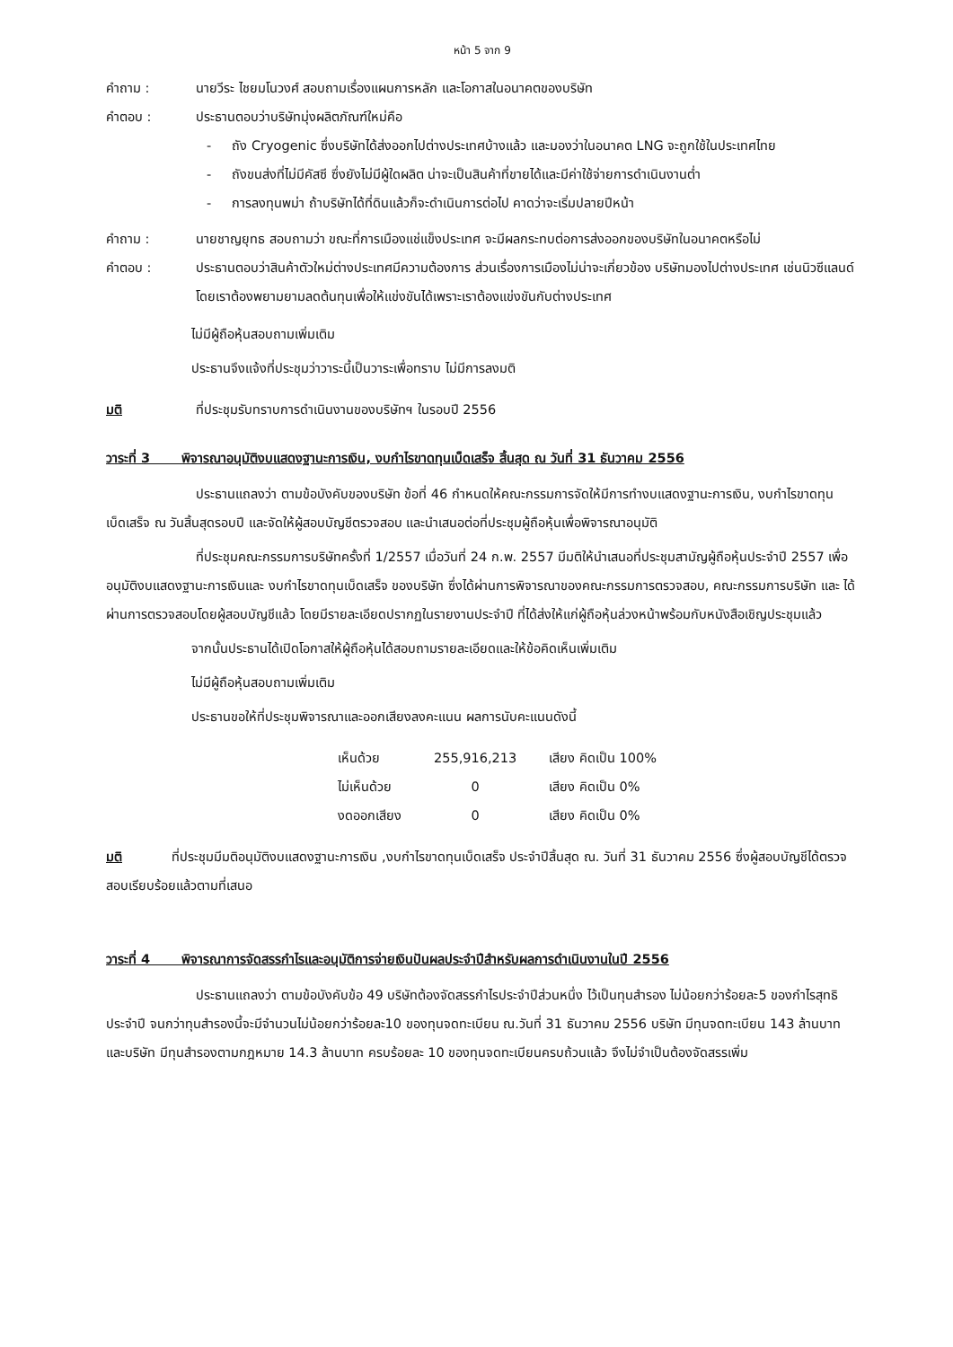หน้า 5 จาก 9
คำถาม : นายวีระ ไชยมโนวงศ์ สอบถามเรื่องแผนการหลัก และโอกาสในอนาคตของบริษัท
คำตอบ : ประธานตอบว่าบริษัทมุ่งผลิตภัณฑ์ใหม่คือ
- ถัง Cryogenic ซึ่งบริษัทได้ส่งออกไปต่างประเทศบ้างแล้ว และมองว่าในอนาคต LNG จะถูกใช้ในประเทศไทย
- ถังขนส่งที่ไม่มีคัสซี ซึ่งยังไม่มีผู้ใดผลิต น่าจะเป็นสินค้าที่ขายได้และมีค่าใช้จ่ายการดำเนินงานต่ำ
- การลงทุนพม่า ถ้าบริษัทได้ที่ดินแล้วก็จะดำเนินการต่อไป คาดว่าจะเริ่มปลายปีหน้า
คำถาม : นายชาญยุทธ สอบถามว่า ขณะที่การเมืองแช่แข็งประเทศ จะมีผลกระทบต่อการส่งออกของบริษัทในอนาคตหรือไม่
คำตอบ : ประธานตอบว่าสินค้าตัวใหม่ต่างประเทศมีความต้องการ ส่วนเรื่องการเมืองไม่น่าจะเกี่ยวข้อง บริษัทมองไปต่างประเทศ เช่นนิวซีแลนด์ โดยเราต้องพยามยามลดต้นทุนเพื่อให้แข่งขันได้เพราะเราต้องแข่งขันกับต่างประเทศ
ไม่มีผู้ถือหุ้นสอบถามเพิ่มเติม
ประธานจึงแจ้งที่ประชุมว่าวาระนี้เป็นวาระเพื่อทราบ ไม่มีการลงมติ
มติ ที่ประชุมรับทราบการดำเนินงานของบริษัทฯ ในรอบปี 2556
วาระที่ 3 พิจารณาอนุมัติงบแสดงฐานะการเงิน, งบกำไรขาดทุนเบ็ดเสร็จ สิ้นสุด ณ วันที่ 31 ธันวาคม 2556
ประธานแถลงว่า ตามข้อบังคับของบริษัท ข้อที่ 46 กำหนดให้คณะกรรมการจัดให้มีการทำงบแสดงฐานะการเงิน, งบกำไรขาดทุนเบ็ดเสร็จ ณ วันสิ้นสุดรอบปี และจัดให้ผู้สอบบัญชีตรวจสอบ และนำเสนอต่อที่ประชุมผู้ถือหุ้นเพื่อพิจารณาอนุมัติ
ที่ประชุมคณะกรรมการบริษัทครั้งที่ 1/2557 เมื่อวันที่ 24 ก.พ. 2557 มีมติให้นำเสนอที่ประชุมสามัญผู้ถือหุ้นประจำปี 2557 เพื่ออนุมัติงบแสดงฐานะการเงินและ งบกำไรขาดทุนเบ็ดเสร็จ ของบริษัท ซึ่งได้ผ่านการพิจารณาของคณะกรรมการตรวจสอบ, คณะกรรมการบริษัท และ ได้ผ่านการตรวจสอบโดยผู้สอบบัญชีแล้ว โดยมีรายละเอียดปรากฏในรายงานประจำปี ที่ได้ส่งให้แก่ผู้ถือหุ้นล่วงหน้าพร้อมกับหนังสือเชิญประชุมแล้ว
จากนั้นประธานได้เปิดโอกาสให้ผู้ถือหุ้นได้สอบถามรายละเอียดและให้ข้อคิดเห็นเพิ่มเติม
ไม่มีผู้ถือหุ้นสอบถามเพิ่มเติม
ประธานขอให้ที่ประชุมพิจารณาและออกเสียงลงคะแนน ผลการนับคะแนนดังนี้
| เห็นด้วย | 255,916,213 | เสียง คิดเป็น 100% |
| ไม่เห็นด้วย | 0 | เสียง คิดเป็น 0% |
| งดออกเสียง | 0 | เสียง คิดเป็น 0% |
มติ ที่ประชุมมีมติอนุมัติงบแสดงฐานะการเงิน ,งบกำไรขาดทุนเบ็ดเสร็จ ประจำปีสิ้นสุด ณ. วันที่ 31 ธันวาคม 2556 ซึ่งผู้สอบบัญชีได้ตรวจสอบเรียบร้อยแล้วตามที่เสนอ
วาระที่ 4 พิจารณาการจัดสรรกำไรและอนุมัติการจ่ายเงินปันผลประจำปีสำหรับผลการดำเนินงานในปี 2556
ประธานแถลงว่า ตามข้อบังคับข้อ 49 บริษัทต้องจัดสรรกำไรประจำปีส่วนหนึ่ง ไว้เป็นทุนสำรอง ไม่น้อยกว่าร้อยละ5 ของกำไรสุทธิประจำปี จนกว่าทุนสำรองนี้จะมีจำนวนไม่น้อยกว่าร้อยละ10 ของทุนจดทะเบียน ณ.วันที่ 31 ธันวาคม 2556 บริษัท มีทุนจดทะเบียน 143 ล้านบาท และบริษัท มีทุนสำรองตามกฎหมาย 14.3 ล้านบาท ครบร้อยละ 10 ของทุนจดทะเบียนครบถ้วนแล้ว จึงไม่จำเป็นต้องจัดสรรเพิ่ม